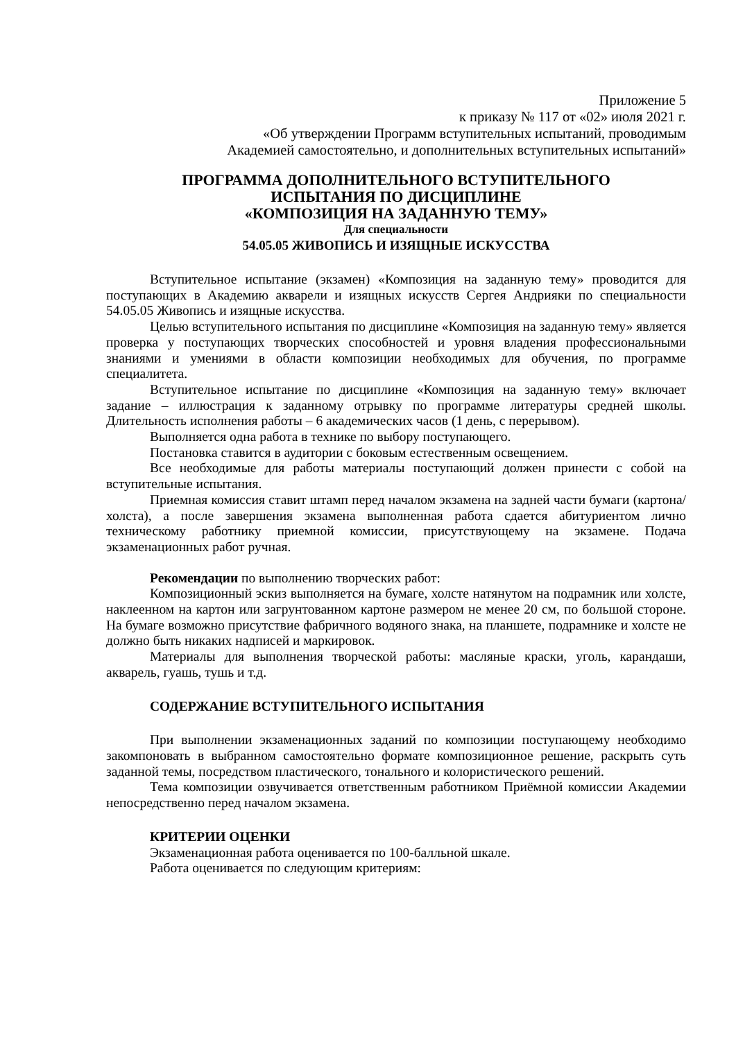Приложение 5
к приказу № 117 от «02» июля 2021 г.
«Об утверждении Программ вступительных испытаний, проводимым
Академией самостоятельно, и дополнительных вступительных испытаний»
ПРОГРАММА ДОПОЛНИТЕЛЬНОГО ВСТУПИТЕЛЬНОГО
ИСПЫТАНИЯ ПО ДИСЦИПЛИНЕ
«КОМПОЗИЦИЯ НА ЗАДАННУЮ ТЕМУ»
Для специальности
54.05.05 ЖИВОПИСЬ И ИЗЯЩНЫЕ ИСКУССТВА
Вступительное испытание (экзамен) «Композиция на заданную тему» проводится для поступающих в Академию акварели и изящных искусств Сергея Андрияки по специальности 54.05.05 Живопись и изящные искусства.
Целью вступительного испытания по дисциплине «Композиция на заданную тему» является проверка у поступающих творческих способностей и уровня владения профессиональными знаниями и умениями в области композиции необходимых для обучения, по программе специалитета.
Вступительное испытание по дисциплине «Композиция на заданную тему» включает задание – иллюстрация к заданному отрывку по программе литературы средней школы. Длительность исполнения работы – 6 академических часов (1 день, с перерывом).
Выполняется одна работа в технике по выбору поступающего.
Постановка ставится в аудитории с боковым естественным освещением.
Все необходимые для работы материалы поступающий должен принести с собой на вступительные испытания.
Приемная комиссия ставит штамп перед началом экзамена на задней части бумаги (картона/холста), а после завершения экзамена выполненная работа сдается абитуриентом лично техническому работнику приемной комиссии, присутствующему на экзамене. Подача экзаменационных работ ручная.
Рекомендации по выполнению творческих работ:
Композиционный эскиз выполняется на бумаге, холсте натянутом на подрамник или холсте, наклеенном на картон или загрунтованном картоне размером не менее 20 см, по большой стороне. На бумаге возможно присутствие фабричного водяного знака, на планшете, подрамнике и холсте не должно быть никаких надписей и маркировок.
Материалы для выполнения творческой работы: масляные краски, уголь, карандаши, акварель, гуашь, тушь и т.д.
СОДЕРЖАНИЕ ВСТУПИТЕЛЬНОГО ИСПЫТАНИЯ
При выполнении экзаменационных заданий по композиции поступающему необходимо закомпоновать в выбранном самостоятельно формате композиционное решение, раскрыть суть заданной темы, посредством пластического, тонального и колористического решений.
Тема композиции озвучивается ответственным работником Приёмной комиссии Академии непосредственно перед началом экзамена.
КРИТЕРИИ ОЦЕНКИ
Экзаменационная работа оценивается по 100-балльной шкале.
Работа оценивается по следующим критериям: